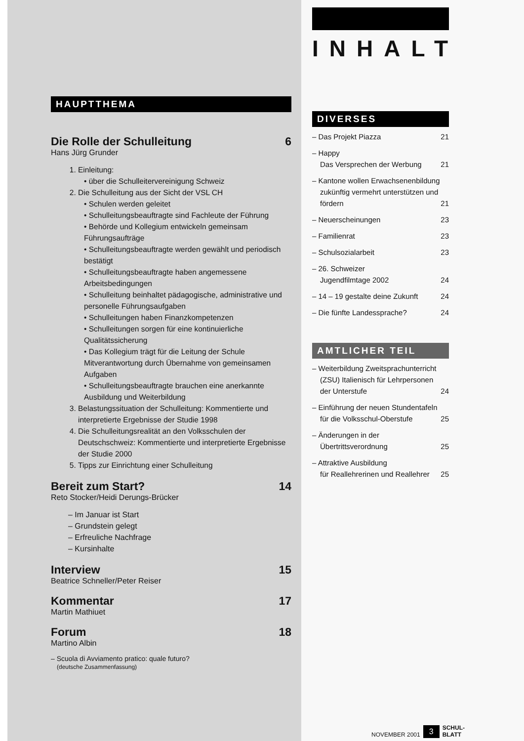HAUPTTHEMA
Die Rolle der Schulleitung 6
Hans Jürg Grunder
1. Einleitung:
• über die Schulleitervereinigung Schweiz
2. Die Schulleitung aus der Sicht der VSL CH
• Schulen werden geleitet
• Schulleitungsbeauftragte sind Fachleute der Führung
• Behörde und Kollegium entwickeln gemeinsam Führungsaufträge
• Schulleitungsbeauftragte werden gewählt und periodisch bestätigt
• Schulleitungsbeauftragte haben angemessene Arbeitsbedingungen
• Schulleitung beinhaltet pädagogische, administrative und personelle Führungsaufgaben
• Schulleitungen haben Finanzkompetenzen
• Schulleitungen sorgen für eine kontinuierliche Qualitätssicherung
• Das Kollegium trägt für die Leitung der Schule Mitverantwortung durch Übernahme von gemeinsamen Aufgaben
• Schulleitungsbeauftragte brauchen eine anerkannte Ausbildung und Weiterbildung
3. Belastungssituation der Schulleitung: Kommentierte und interpretierte Ergebnisse der Studie 1998
4. Die Schulleitungsrealität an den Volksschulen der Deutschschweiz: Kommentierte und interpretierte Ergebnisse der Studie 2000
5. Tipps zur Einrichtung einer Schulleitung
Bereit zum Start? 14
Reto Stocker/Heidi Derungs-Brücker
– Im Januar ist Start
– Grundstein gelegt
– Erfreuliche Nachfrage
– Kursinhalte
Interview 15
Beatrice Schneller/Peter Reiser
Kommentar 17
Martin Mathiuet
Forum 18
Martino Albin
– Scuola di Avviamento pratico: quale futuro?
(deutsche Zusammenfassung)
INHALT
DIVERSES
– Das Projekt Piazza 21
– Happy
Das Versprechen der Werbung 21
– Kantone wollen Erwachsenenbildung zukünftig vermehrt unterstützen und fördern 21
– Neuerscheinungen 23
– Familienrat 23
– Schulsozialarbeit 23
– 26. Schweizer
Jugendfilmtage 2002 24
– 14 – 19 gestalte deine Zukunft 24
– Die fünfte Landessprache? 24
AMTLICHER TEIL
– Weiterbildung Zweitsprachunterricht (ZSU) Italienisch für Lehrpersonen der Unterstufe 24
– Einführung der neuen Stundentafeln für die Volksschul-Oberstufe 25
– Änderungen in der
Übertrittsverordnung 25
– Attraktive Ausbildung
für Reallehrerinen und Reallehrer 25
NOVEMBER 2001 3 SCHUL-
BLATT